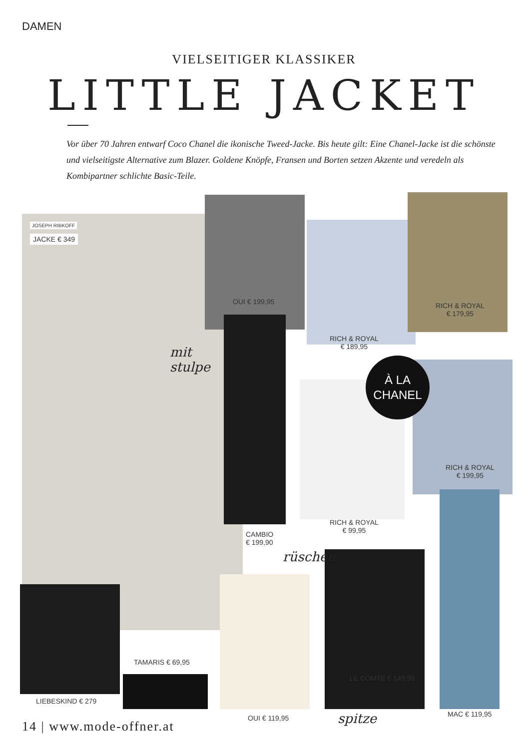DAMEN
VIELSEITIGER KLASSIKER
LITTLE JACKET
Vor über 70 Jahren entwarf Coco Chanel die ikonische Tweed-Jacke. Bis heute gilt: Eine Chanel-Jacke ist die schönste und vielseitigste Alternative zum Blazer. Goldene Knöpfe, Fransen und Borten setzen Akzente und veredeln als Kombipartner schlichte Basic-Teile.
JOSEPH RIBKOFF
JACKE € 349
OUI € 199,95
RICH & ROYAL
€ 189,95
RICH & ROYAL
€ 179,95
À LA
CHANEL
RICH & ROYAL
€ 199,95
mit
stulpe
CAMBIO
€ 199,90
RICH & ROYAL
€ 99,95
rüschen
TAMARIS € 69,95
LIEBESKIND € 279
LE COMTE € 149,99
MAC € 119,95
OUI € 119,95 spitze
14 | www.mode-offner.at